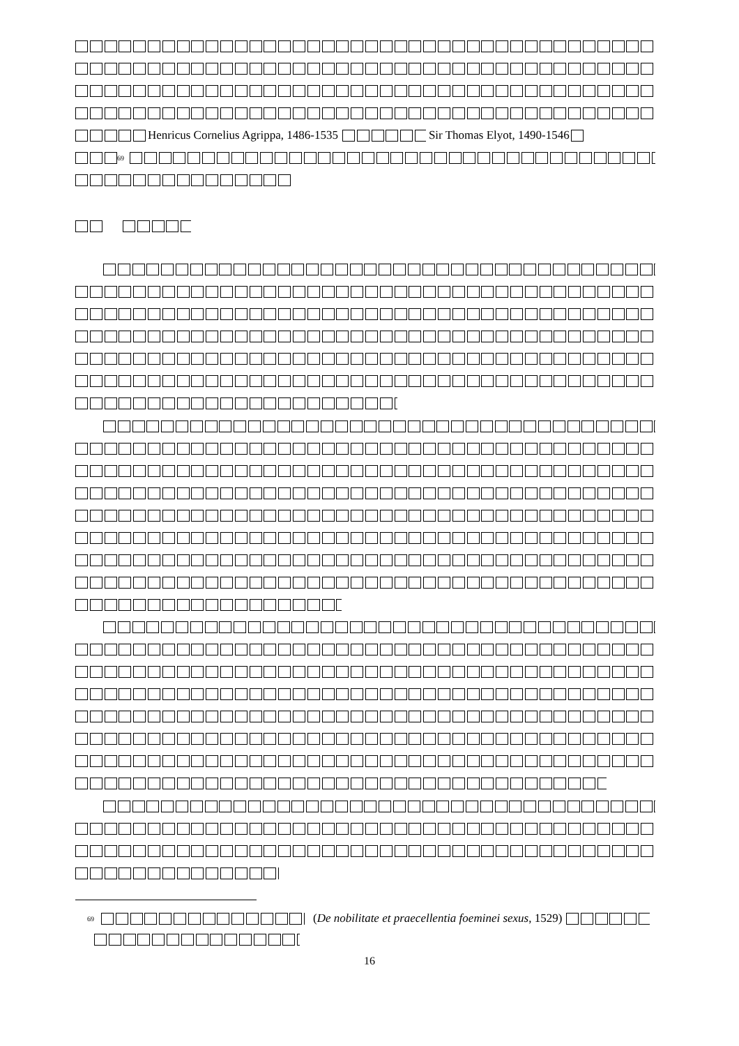Henricus Cornelius Agrippa, 1486-1535 Sir Thomas Elyot, 1490-1546
<sup>69</sup>
<sup>69</sup> (De nobilitate et praecellentia foeminei sexus, 1529)
16